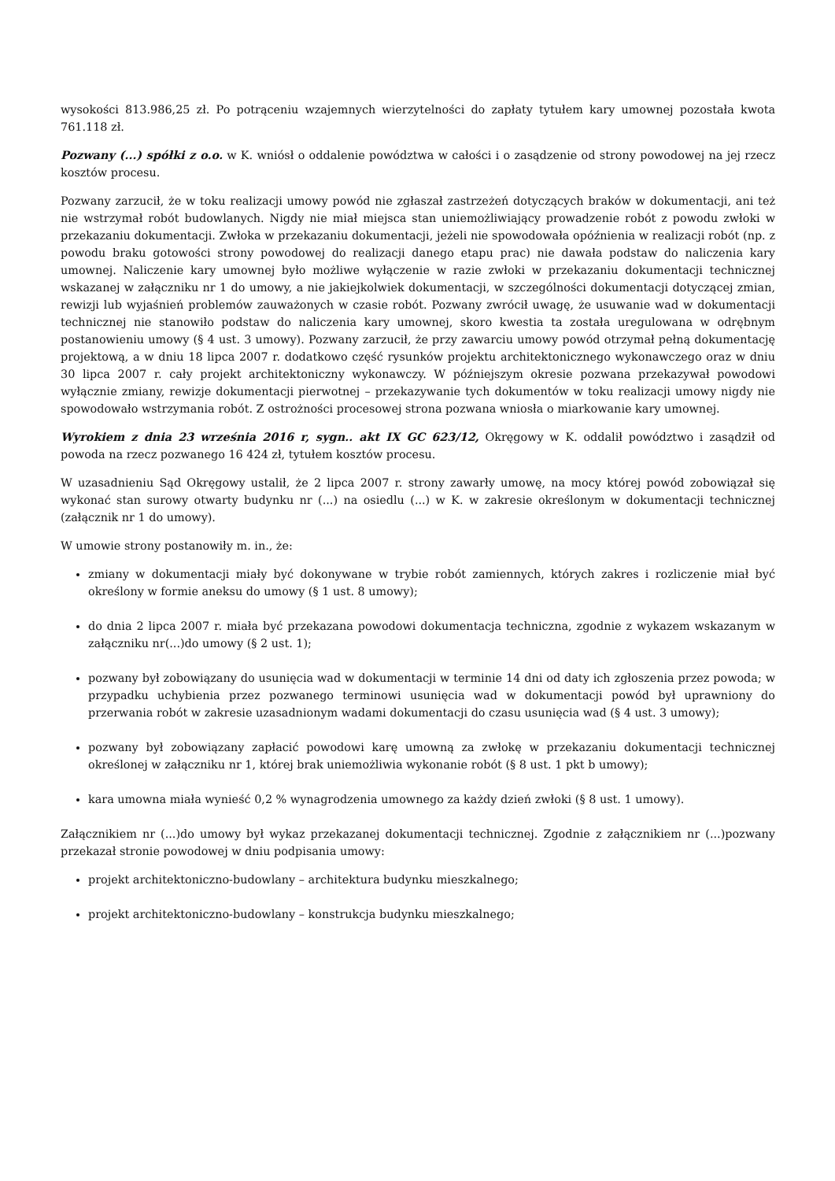wysokości 813.986,25 zł. Po potrąceniu wzajemnych wierzytelności do zapłaty tytułem kary umownej pozostała kwota 761.118 zł.
Pozwany (...) spółki z o.o. w K. wniósł o oddalenie powództwa w całości i o zasądzenie od strony powodowej na jej rzecz kosztów procesu.
Pozwany zarzucił, że w toku realizacji umowy powód nie zgłaszał zastrzeżeń dotyczących braków w dokumentacji, ani też nie wstrzymał robót budowlanych. Nigdy nie miał miejsca stan uniemożliwiający prowadzenie robót z powodu zwłoki w przekazaniu dokumentacji. Zwłoka w przekazaniu dokumentacji, jeżeli nie spowodowała opóźnienia w realizacji robót (np. z powodu braku gotowości strony powodowej do realizacji danego etapu prac) nie dawała podstaw do naliczenia kary umownej. Naliczenie kary umownej było możliwe wyłączenie w razie zwłoki w przekazaniu dokumentacji technicznej wskazanej w załączniku nr 1 do umowy, a nie jakiejkolwiek dokumentacji, w szczególności dokumentacji dotyczącej zmian, rewizji lub wyjaśnień problemów zauważonych w czasie robót. Pozwany zwrócił uwagę, że usuwanie wad w dokumentacji technicznej nie stanowiło podstaw do naliczenia kary umownej, skoro kwestia ta została uregulowana w odrębnym postanowieniu umowy (§ 4 ust. 3 umowy). Pozwany zarzucił, że przy zawarciu umowy powód otrzymał pełną dokumentację projektową, a w dniu 18 lipca 2007 r. dodatkowo część rysunków projektu architektonicznego wykonawczego oraz w dniu 30 lipca 2007 r. cały projekt architektoniczny wykonawczy. W późniejszym okresie pozwana przekazywał powodowi wyłącznie zmiany, rewizje dokumentacji pierwotnej – przekazywanie tych dokumentów w toku realizacji umowy nigdy nie spowodowało wstrzymania robót. Z ostrożności procesowej strona pozwana wniosła o miarkowanie kary umownej.
Wyrokiem z dnia 23 września 2016 r, sygn.. akt IX GC 623/12, Okręgowy w K. oddalił powództwo i zasądził od powoda na rzecz pozwanego 16 424 zł, tytułem kosztów procesu.
W uzasadnieniu Sąd Okręgowy ustalił, że 2 lipca 2007 r. strony zawarły umowę, na mocy której powód zobowiązał się wykonać stan surowy otwarty budynku nr (...) na osiedlu (...) w K. w zakresie określonym w dokumentacji technicznej (załącznik nr 1 do umowy).
W umowie strony postanowiły m. in., że:
zmiany w dokumentacji miały być dokonywane w trybie robót zamiennych, których zakres i rozliczenie miał być określony w formie aneksu do umowy (§ 1 ust. 8 umowy);
do dnia 2 lipca 2007 r. miała być przekazana powodowi dokumentacja techniczna, zgodnie z wykazem wskazanym w załączniku nr(...)do umowy (§ 2 ust. 1);
pozwany był zobowiązany do usunięcia wad w dokumentacji w terminie 14 dni od daty ich zgłoszenia przez powoda; w przypadku uchybienia przez pozwanego terminowi usunięcia wad w dokumentacji powód był uprawniony do przerwania robót w zakresie uzasadnionym wadami dokumentacji do czasu usunięcia wad (§ 4 ust. 3 umowy);
pozwany był zobowiązany zapłacić powodowi karę umowną za zwłokę w przekazaniu dokumentacji technicznej określonej w załączniku nr 1, której brak uniemożliwia wykonanie robót (§ 8 ust. 1 pkt b umowy);
kara umowna miała wynieść 0,2 % wynagrodzenia umownego za każdy dzień zwłoki (§ 8 ust. 1 umowy).
Załącznikiem nr (...)do umowy był wykaz przekazanej dokumentacji technicznej. Zgodnie z załącznikiem nr (...)pozwany przekazał stronie powodowej w dniu podpisania umowy:
projekt architektoniczno-budowlany – architektura budynku mieszkalnego;
projekt architektoniczno-budowlany – konstrukcja budynku mieszkalnego;